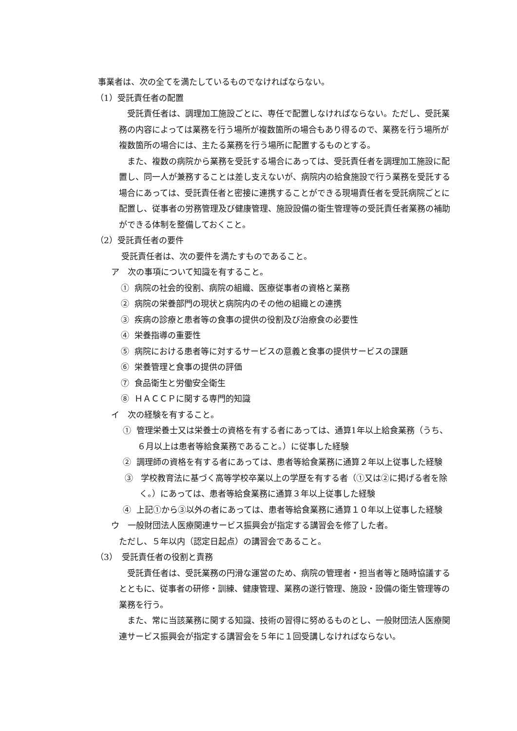事業者は、次の全てを満たしているものでなければならない。
（1）受託責任者の配置
受託責任者は、調理加工施設ごとに、専任で配置しなければならない。ただし、受託業務の内容によっては業務を行う場所が複数箇所の場合もあり得るので、業務を行う場所が複数箇所の場合には、主たる業務を行う場所に配置するものとする。
また、複数の病院から業務を受託する場合にあっては、受託責任者を調理加工施設に配置し、同一人が兼務することは差し支えないが、病院内の給食施設で行う業務を受託する場合にあっては、受託責任者と密接に連携することができる現場責任者を受託病院ごとに配置し、従事者の労務管理及び健康管理、施設設備の衛生管理等の受託責任者業務の補助ができる体制を整備しておくこと。
（2）受託責任者の要件
受託責任者は、次の要件を満たすものであること。
ア　次の事項について知識を有すること。
① 病院の社会的役割、病院の組織、医療従事者の資格と業務
② 病院の栄養部門の現状と病院内のその他の組織との連携
③ 疾病の診療と患者等の食事の提供の役割及び治療食の必要性
④ 栄養指導の重要性
⑤ 病院における患者等に対するサービスの意義と食事の提供サービスの課題
⑥ 栄養管理と食事の提供の評価
⑦ 食品衛生と労働安全衛生
⑧ ＨＡＣＣＰに関する専門的知識
イ　次の経験を有すること。
① 管理栄養士又は栄養士の資格を有する者にあっては、通算1年以上給食業務（うち、６月以上は患者等給食業務であること。）に従事した経験
② 調理師の資格を有する者にあっては、患者等給食業務に通算２年以上従事した経験
③ 学校教育法に基づく高等学校卒業以上の学歴を有する者（①又は②に掲げる者を除く。）にあっては、患者等給食業務に通算３年以上従事した経験
④ 上記①から③以外の者にあっては、患者等給食業務に通算１０年以上従事した経験
ウ　一般財団法人医療関連サービス振興会が指定する講習会を修了した者。
ただし、５年以内（認定日起点）の講習会であること。
（3）　受託責任者の役割と責務
受託責任者は、受託業務の円滑な運営のため、病院の管理者・担当者等と随時協議するとともに、従事者の研修・訓練、健康管理、業務の遂行管理、施設・設備の衛生管理等の業務を行う。
また、常に当該業務に関する知識、技術の習得に努めるものとし、一般財団法人医療関連サービス振興会が指定する講習会を５年に１回受講しなければならない。